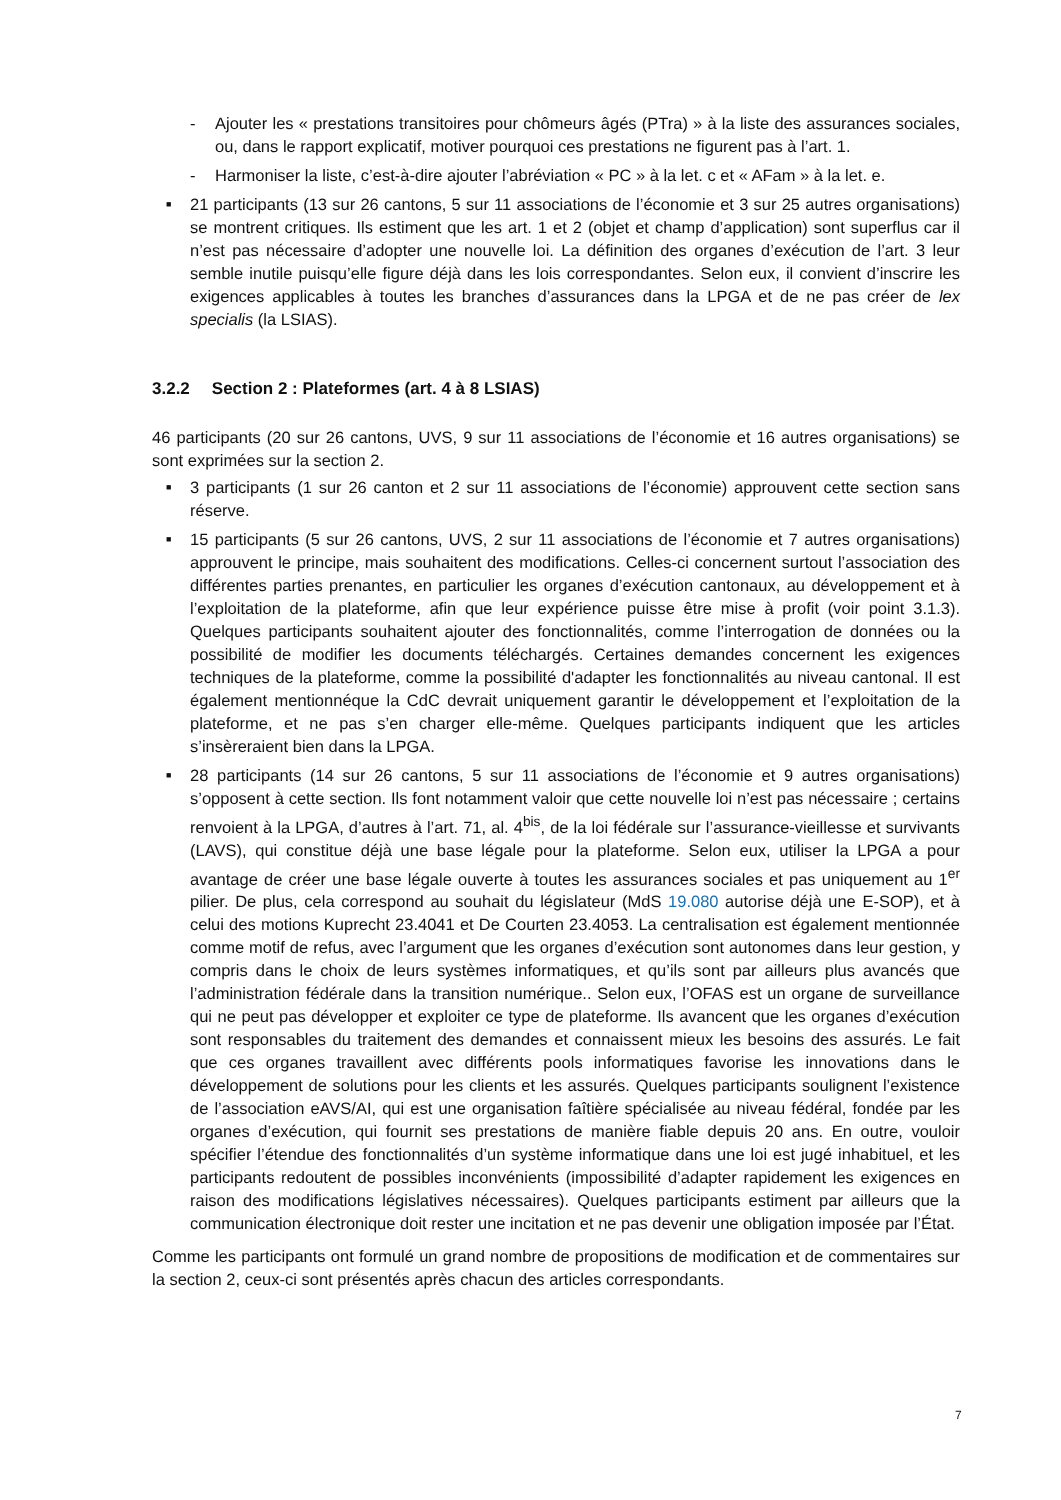- Ajouter les « prestations transitoires pour chômeurs âgés (PTra) » à la liste des assurances sociales, ou, dans le rapport explicatif, motiver pourquoi ces prestations ne figurent pas à l’art. 1.
- Harmoniser la liste, c’est-à-dire ajouter l’abréviation « PC » à la let. c et « AFam » à la let. e.
■
21 participants (13 sur 26 cantons, 5 sur 11 associations de l’économie et 3 sur 25 autres organisations) se montrent critiques. Ils estiment que les art. 1 et 2 (objet et champ d’application) sont superflus car il n’est pas nécessaire d’adopter une nouvelle loi. La définition des organes d’exécution de l’art. 3 leur semble inutile puisqu’elle figure déjà dans les lois correspondantes. Selon eux, il convient d’inscrire les exigences applicables à toutes les branches d’assurances dans la LPGA et de ne pas créer de lex specialis (la LSIAS).
3.2.2 Section 2 : Plateformes (art. 4 à 8 LSIAS)
46 participants (20 sur 26 cantons, UVS, 9 sur 11 associations de l’économie et 16 autres organisations) se sont exprimées sur la section 2.
■
3 participants (1 sur 26 canton et 2 sur 11 associations de l’économie) approuvent cette section sans réserve.
■
15 participants (5 sur 26 cantons, UVS, 2 sur 11 associations de l’économie et 7 autres organisations) approuvent le principe, mais souhaitent des modifications. Celles-ci concernent surtout l’association des différentes parties prenantes, en particulier les organes d’exécution cantonaux, au développement et à l’exploitation de la plateforme, afin que leur expérience puisse être mise à profit (voir point 3.1.3). Quelques participants souhaitent ajouter des fonctionnalités, comme l’interrogation de données ou la possibilité de modifier les documents téléchargés. Certaines demandes concernent les exigences techniques de la plateforme, comme la possibilité d'adapter les fonctionnalités au niveau cantonal. Il est également mentionnéque la CdC devrait uniquement garantir le développement et l’exploitation de la plateforme, et ne pas s’en charger elle-même. Quelques participants indiquent que les articles s’insèreraient bien dans la LPGA.
■
28 participants (14 sur 26 cantons, 5 sur 11 associations de l’économie et 9 autres organisations) s’opposent à cette section. Ils font notamment valoir que cette nouvelle loi n’est pas nécessaire ; certains renvoient à la LPGA, d’autres à l’art. 71, al. 4<sup>bis</sup>, de la loi fédérale sur l’assurance-vieillesse et survivants (LAVS), qui constitue déjà une base légale pour la plateforme. Selon eux, utiliser la LPGA a pour avantage de créer une base légale ouverte à toutes les assurances sociales et pas uniquement au 1<sup>er</sup> pilier. De plus, cela correspond au souhait du législateur (MdS 19.080 autorise déjà une E-SOP), et à celui des motions Kuprecht 23.4041 et De Courten 23.4053. La centralisation est également mentionnée comme motif de refus, avec l’argument que les organes d’exécution sont autonomes dans leur gestion, y compris dans le choix de leurs systèmes informatiques, et qu’ils sont par ailleurs plus avancés que l’administration fédérale dans la transition numérique.. Selon eux, l’OFAS est un organe de surveillance qui ne peut pas développer et exploiter ce type de plateforme. Ils avancent que les organes d’exécution sont responsables du traitement des demandes et connaissent mieux les besoins des assurés. Le fait que ces organes travaillent avec différents pools informatiques favorise les innovations dans le développement de solutions pour les clients et les assurés. Quelques participants soulignent l’existence de l’association eAVS/AI, qui est une organisation faîtière spécialisée au niveau fédéral, fondée par les organes d’exécution, qui fournit ses prestations de manière fiable depuis 20 ans. En outre, vouloir spécifier l’étendue des fonctionnalités d’un système informatique dans une loi est jugé inhabituel, et les participants redoutent de possibles inconvénients (impossibilité d’adapter rapidement les exigences en raison des modifications législatives nécessaires). Quelques participants estiment par ailleurs que la communication électronique doit rester une incitation et ne pas devenir une obligation imposée par l’État.
Comme les participants ont formulé un grand nombre de propositions de modification et de commentaires sur la section 2, ceux-ci sont présentés après chacun des articles correspondants.
7